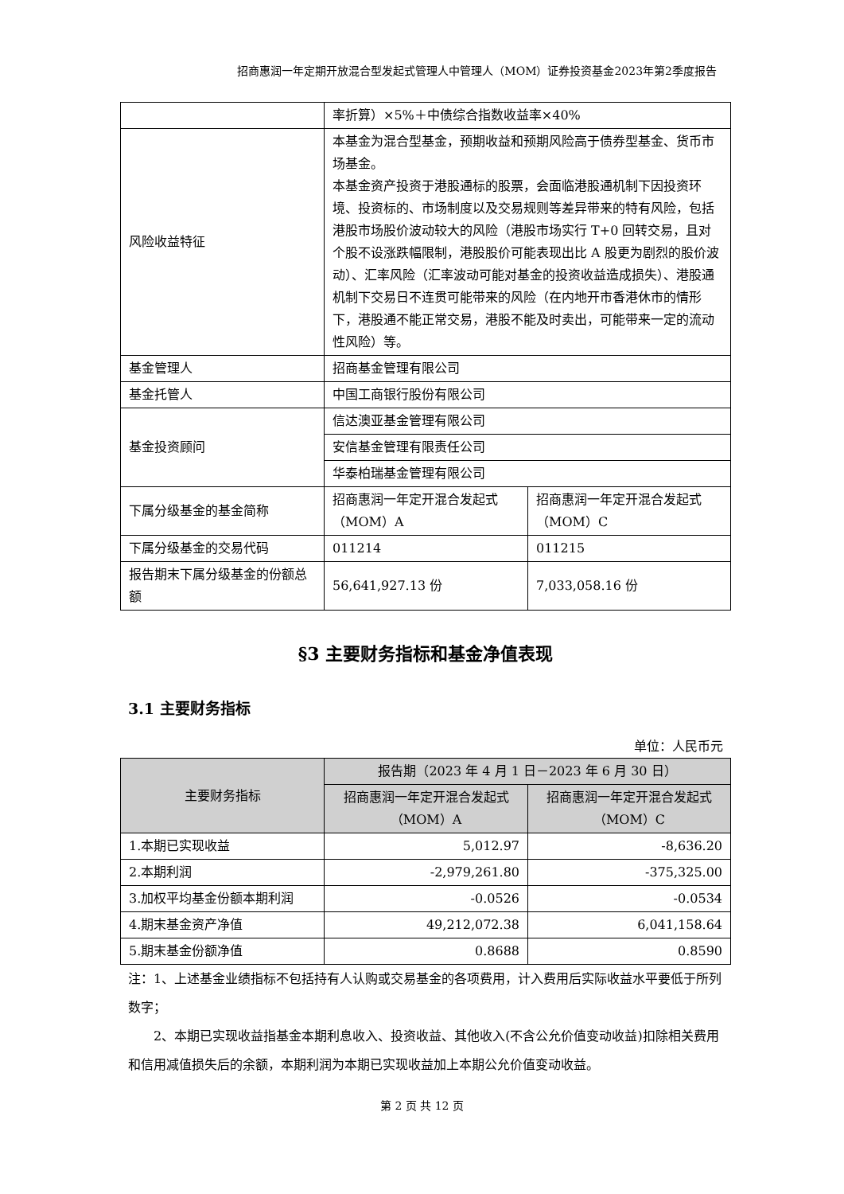招商惠润一年定期开放混合型发起式管理人中管理人（MOM）证券投资基金2023年第2季度报告
| | 率折算）×5%＋中债综合指数收益率×40% | |
| 风险收益特征 | 本基金为混合型基金，预期收益和预期风险高于债券型基金、货币市场基金。 本基金资产投资于港股通标的股票，会面临港股通机制下因投资环境、投资标的、市场制度以及交易规则等差异带来的特有风险，包括港股市场股价波动较大的风险（港股市场实行 T+0 回转交易，且对个股不设涨跌幅限制，港股股价可能表现出比 A 股更为剧烈的股价波动）、汇率风险（汇率波动可能对基金的投资收益造成损失）、港股通机制下交易日不连贯可能带来的风险（在内地开市香港休市的情形下，港股通不能正常交易，港股不能及时卖出，可能带来一定的流动性风险）等。 | |
| 基金管理人 | 招商基金管理有限公司 | |
| 基金托管人 | 中国工商银行股份有限公司 | |
| 基金投资顾问 | 信达澳亚基金管理有限公司 | |
| | 安信基金管理有限责任公司 | |
| | 华泰柏瑞基金管理有限公司 | |
| 下属分级基金的基金简称 | 招商惠润一年定开混合发起式（MOM）A | 招商惠润一年定开混合发起式（MOM）C |
| 下属分级基金的交易代码 | 011214 | 011215 |
| 报告期末下属分级基金的份额总额 | 56,641,927.13 份 | 7,033,058.16 份 |
§3 主要财务指标和基金净值表现
3.1 主要财务指标
单位：人民币元
| 主要财务指标 | 报告期（2023 年 4 月 1 日－2023 年 6 月 30 日） | |
| --- | --- | --- |
| | 招商惠润一年定开混合发起式（MOM）A | 招商惠润一年定开混合发起式（MOM）C |
| 1.本期已实现收益 | 5,012.97 | -8,636.20 |
| 2.本期利润 | -2,979,261.80 | -375,325.00 |
| 3.加权平均基金份额本期利润 | -0.0526 | -0.0534 |
| 4.期末基金资产净值 | 49,212,072.38 | 6,041,158.64 |
| 5.期末基金份额净值 | 0.8688 | 0.8590 |
注：1、上述基金业绩指标不包括持有人认购或交易基金的各项费用，计入费用后实际收益水平要低于所列数字；
2、本期已实现收益指基金本期利息收入、投资收益、其他收入(不含公允价值变动收益)扣除相关费用和信用减值损失后的余额，本期利润为本期已实现收益加上本期公允价值变动收益。
第 2 页 共 12 页